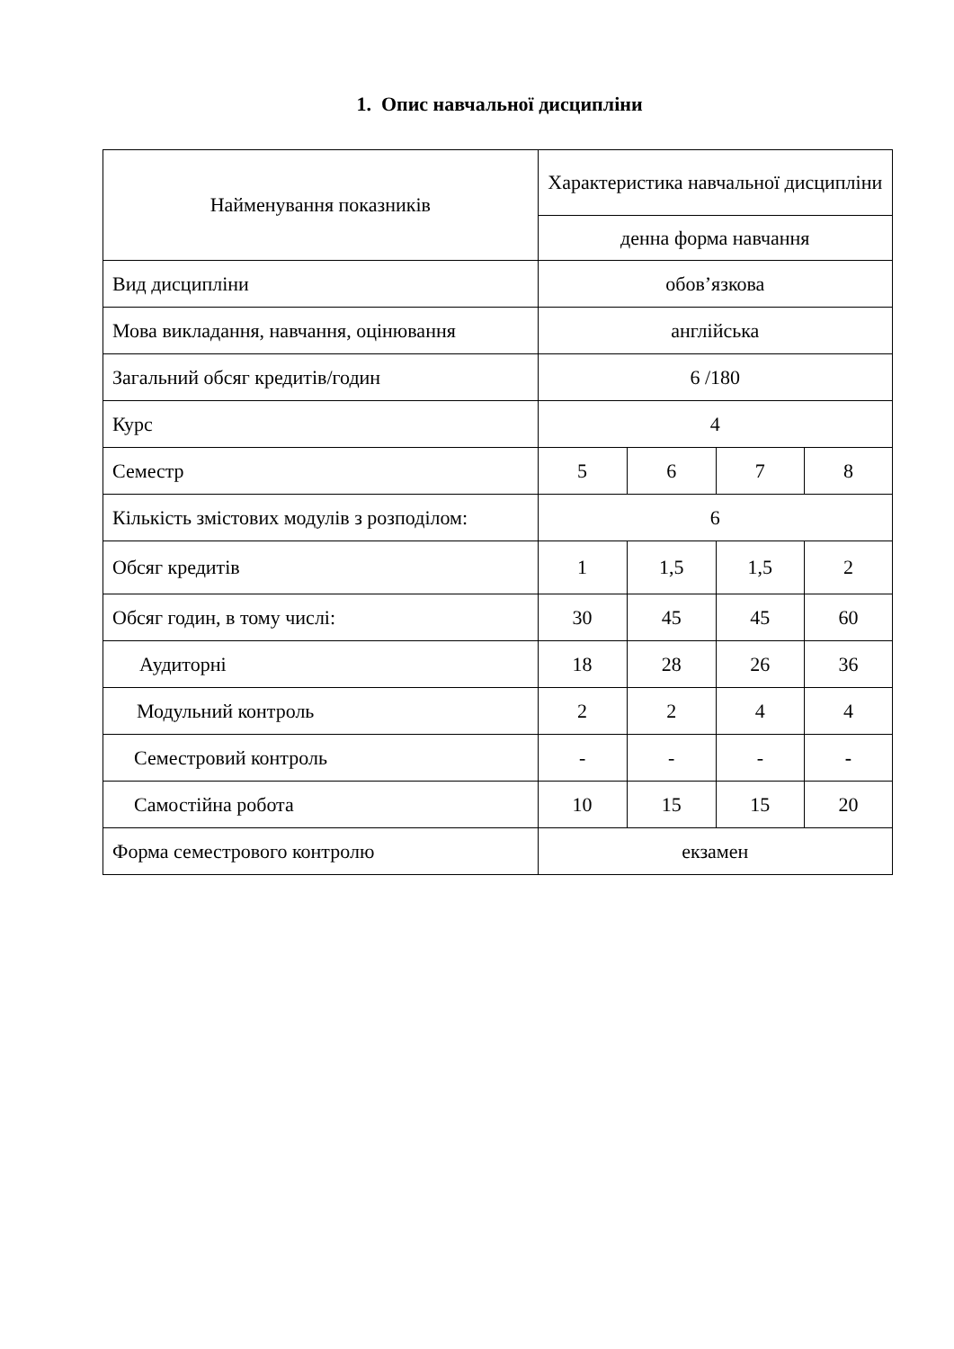1. Опис навчальної дисципліни
| Найменування показників | Характеристика навчальної дисципліни | | | |
| | денна форма навчання | | | |
| Вид дисципліни | обов’язкова | | | |
| Мова викладання, навчання, оцінювання | англійська | | | |
| Загальний обсяг кредитів/годин | 6 /180 | | | |
| Курс | 4 | | | |
| Семестр | 5 | 6 | 7 | 8 |
| Кількість змістових модулів з розподілом: | 6 | | | |
| Обсяг кредитів | 1 | 1,5 | 1,5 | 2 |
| Обсяг годин, в тому числі: | 30 | 45 | 45 | 60 |
| Аудиторні | 18 | 28 | 26 | 36 |
| Модульний контроль | 2 | 2 | 4 | 4 |
| Семестровий контроль | - | - | - | - |
| Самостійна робота | 10 | 15 | 15 | 20 |
| Форма семестрового контролю | екзамен | | | |